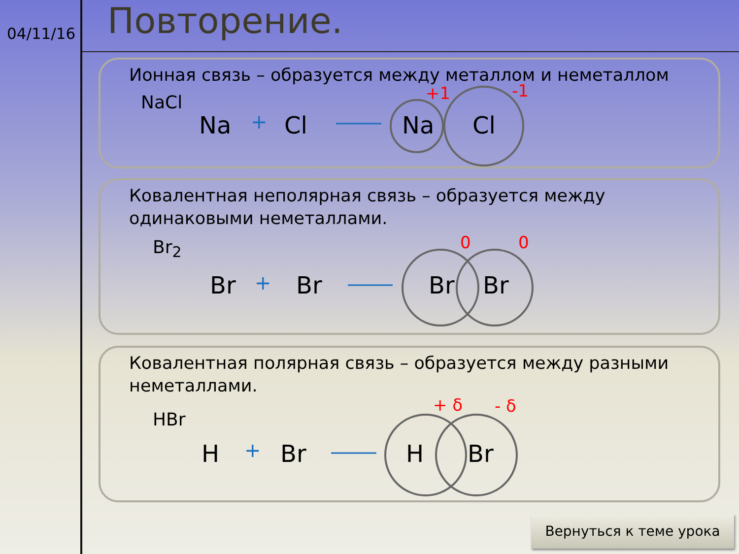04/11/16 Повторение.
Ионная связь – образуется между металлом и неметаллом
NaCl
Na
Cl
Na
Cl
+
+1
-1
Ковалентная неполярная связь – образуется между одинаковыми неметаллами.
Br<sub>2</sub>
Br
Br
Br
Br
+
0
0
Ковалентная полярная связь – образуется между разными неметаллами.
HBr
H
Br
H
Br
+
+ δ
- δ
Вернуться к теме урока